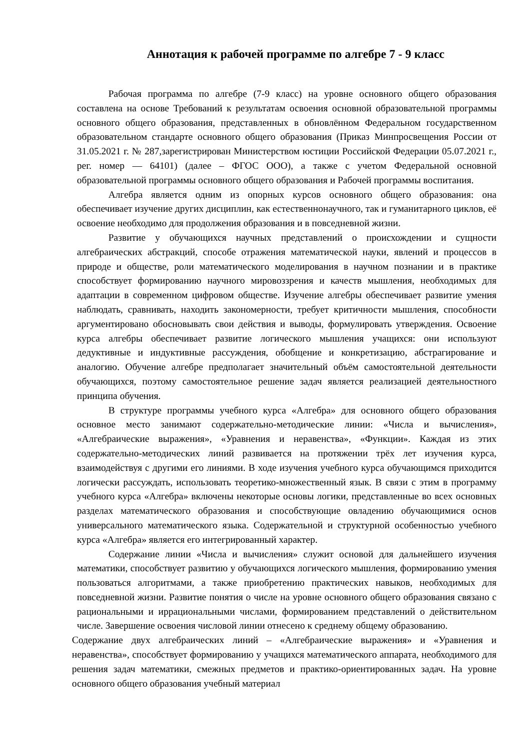Аннотация к рабочей программе по алгебре 7 - 9 класс
Рабочая программа по алгебре (7-9 класс) на уровне основного общего образования составлена на основе Требований к результатам освоения основной образовательной программы основного общего образования, представленных в обновлённом Федеральном государственном образовательном стандарте основного общего образования (Приказ Минпросвещения России от 31.05.2021 г. № 287,зарегистрирован Министерством юстиции Российской Федерации 05.07.2021 г., рег. номер — 64101) (далее – ФГОС ООО), а также с учетом Федеральной основной образовательной программы основного общего образования и Рабочей программы воспитания.
Алгебра является одним из опорных курсов основного общего образования: она обеспечивает изучение других дисциплин, как естественнонаучного, так и гуманитарного циклов, её освоение необходимо для продолжения образования и в повседневной жизни.
Развитие у обучающихся научных представлений о происхождении и сущности алгебраических абстракций, способе отражения математической науки, явлений и процессов в природе и обществе, роли математического моделирования в научном познании и в практике способствует формированию научного мировоззрения и качеств мышления, необходимых для адаптации в современном цифровом обществе. Изучение алгебры обеспечивает развитие умения наблюдать, сравнивать, находить закономерности, требует критичности мышления, способности аргументировано обосновывать свои действия и выводы, формулировать утверждения. Освоение курса алгебры обеспечивает развитие логического мышления учащихся: они используют дедуктивные и индуктивные рассуждения, обобщение и конкретизацию, абстрагирование и аналогию. Обучение алгебре предполагает значительный объём самостоятельной деятельности обучающихся, поэтому самостоятельное решение задач является реализацией деятельностного принципа обучения.
В структуре программы учебного курса «Алгебра» для основного общего образования основное место занимают содержательно-методические линии: «Числа и вычисления», «Алгебраические выражения», «Уравнения и неравенства», «Функции». Каждая из этих содержательно-методических линий развивается на протяжении трёх лет изучения курса, взаимодействуя с другими его линиями. В ходе изучения учебного курса обучающимся приходится логически рассуждать, использовать теоретико-множественный язык. В связи с этим в программу учебного курса «Алгебра» включены некоторые основы логики, представленные во всех основных разделах математического образования и способствующие овладению обучающимися основ универсального математического языка. Содержательной и структурной особенностью учебного курса «Алгебра» является его интегрированный характер.
Содержание линии «Числа и вычисления» служит основой для дальнейшего изучения математики, способствует развитию у обучающихся логического мышления, формированию умения пользоваться алгоритмами, а также приобретению практических навыков, необходимых для повседневной жизни. Развитие понятия о числе на уровне основного общего образования связано с рациональными и иррациональными числами, формированием представлений о действительном числе. Завершение освоения числовой линии отнесено к среднему общему образованию.
Содержание двух алгебраических линий – «Алгебраические выражения» и «Уравнения и неравенства», способствует формированию у учащихся математического аппарата, необходимого для решения задач математики, смежных предметов и практико-ориентированных задач. На уровне основного общего образования учебный материал